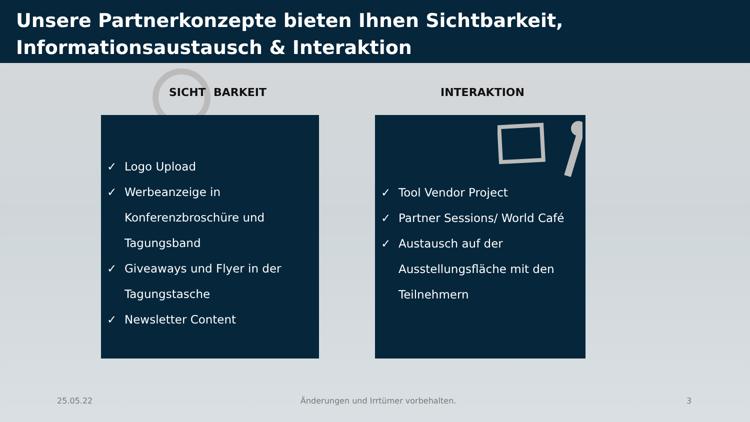Unsere Partnerkonzepte bieten Ihnen Sichtbarkeit,
Informationsaustausch & Interaktion
SICHT BARKEIT INTERAKTION
✓ Logo Upload
✓ Werbeanzeige in Konferenzbroschüre und Tagungsband
✓ Giveaways und Flyer in der Tagungstasche
✓ Newsletter Content
✓ Tool Vendor Project
✓ Partner Sessions/ World Café
✓ Austausch auf der Ausstellungsfläche mit den Teilnehmern
25.05.22
Änderungen und Irrtümer vorbehalten.
3